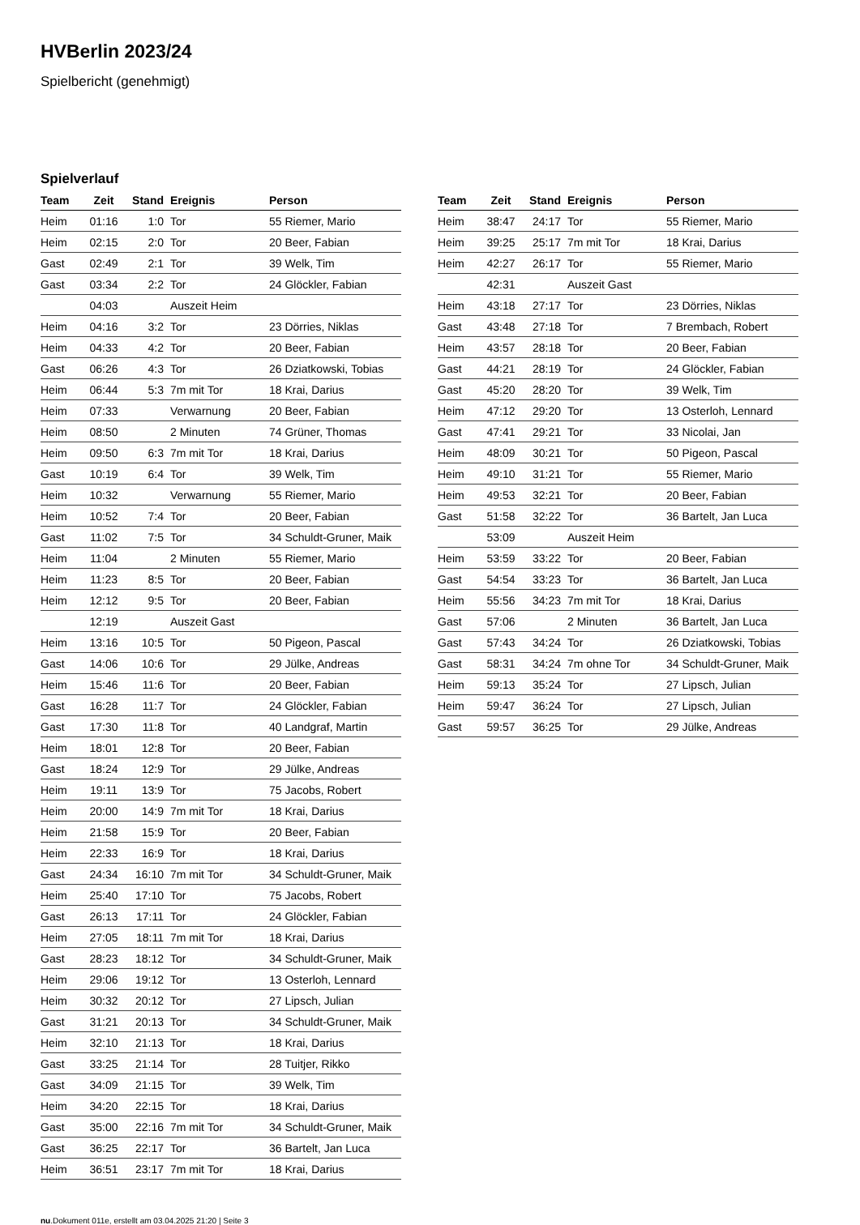HVBerlin 2023/24
Spielbericht (genehmigt)
Spielverlauf
| Team | Zeit | Stand | Ereignis | Person |
| --- | --- | --- | --- | --- |
| Heim | 01:16 | 1:0 | Tor | 55 Riemer, Mario |
| Heim | 02:15 | 2:0 | Tor | 20 Beer, Fabian |
| Gast | 02:49 | 2:1 | Tor | 39 Welk, Tim |
| Gast | 03:34 | 2:2 | Tor | 24 Glöckler, Fabian |
| | 04:03 | | Auszeit Heim | |
| Heim | 04:16 | 3:2 | Tor | 23 Dörries, Niklas |
| Heim | 04:33 | 4:2 | Tor | 20 Beer, Fabian |
| Gast | 06:26 | 4:3 | Tor | 26 Dziatkowski, Tobias |
| Heim | 06:44 | 5:3 | 7m mit Tor | 18 Krai, Darius |
| Heim | 07:33 | | Verwarnung | 20 Beer, Fabian |
| Heim | 08:50 | | 2 Minuten | 74 Grüner, Thomas |
| Heim | 09:50 | 6:3 | 7m mit Tor | 18 Krai, Darius |
| Gast | 10:19 | 6:4 | Tor | 39 Welk, Tim |
| Heim | 10:32 | | Verwarnung | 55 Riemer, Mario |
| Heim | 10:52 | 7:4 | Tor | 20 Beer, Fabian |
| Gast | 11:02 | 7:5 | Tor | 34 Schuldt-Gruner, Maik |
| Heim | 11:04 | | 2 Minuten | 55 Riemer, Mario |
| Heim | 11:23 | 8:5 | Tor | 20 Beer, Fabian |
| Heim | 12:12 | 9:5 | Tor | 20 Beer, Fabian |
| | 12:19 | | Auszeit Gast | |
| Heim | 13:16 | 10:5 | Tor | 50 Pigeon, Pascal |
| Gast | 14:06 | 10:6 | Tor | 29 Jülke, Andreas |
| Heim | 15:46 | 11:6 | Tor | 20 Beer, Fabian |
| Gast | 16:28 | 11:7 | Tor | 24 Glöckler, Fabian |
| Gast | 17:30 | 11:8 | Tor | 40 Landgraf, Martin |
| Heim | 18:01 | 12:8 | Tor | 20 Beer, Fabian |
| Gast | 18:24 | 12:9 | Tor | 29 Jülke, Andreas |
| Heim | 19:11 | 13:9 | Tor | 75 Jacobs, Robert |
| Heim | 20:00 | 14:9 | 7m mit Tor | 18 Krai, Darius |
| Heim | 21:58 | 15:9 | Tor | 20 Beer, Fabian |
| Heim | 22:33 | 16:9 | Tor | 18 Krai, Darius |
| Gast | 24:34 | 16:10 | 7m mit Tor | 34 Schuldt-Gruner, Maik |
| Heim | 25:40 | 17:10 | Tor | 75 Jacobs, Robert |
| Gast | 26:13 | 17:11 | Tor | 24 Glöckler, Fabian |
| Heim | 27:05 | 18:11 | 7m mit Tor | 18 Krai, Darius |
| Gast | 28:23 | 18:12 | Tor | 34 Schuldt-Gruner, Maik |
| Heim | 29:06 | 19:12 | Tor | 13 Osterloh, Lennard |
| Heim | 30:32 | 20:12 | Tor | 27 Lipsch, Julian |
| Gast | 31:21 | 20:13 | Tor | 34 Schuldt-Gruner, Maik |
| Heim | 32:10 | 21:13 | Tor | 18 Krai, Darius |
| Gast | 33:25 | 21:14 | Tor | 28 Tuitjer, Rikko |
| Gast | 34:09 | 21:15 | Tor | 39 Welk, Tim |
| Heim | 34:20 | 22:15 | Tor | 18 Krai, Darius |
| Gast | 35:00 | 22:16 | 7m mit Tor | 34 Schuldt-Gruner, Maik |
| Gast | 36:25 | 22:17 | Tor | 36 Bartelt, Jan Luca |
| Heim | 36:51 | 23:17 | 7m mit Tor | 18 Krai, Darius |
| Team | Zeit | Stand | Ereignis | Person |
| --- | --- | --- | --- | --- |
| Heim | 38:47 | 24:17 | Tor | 55 Riemer, Mario |
| Heim | 39:25 | 25:17 | 7m mit Tor | 18 Krai, Darius |
| Heim | 42:27 | 26:17 | Tor | 55 Riemer, Mario |
| | 42:31 | | Auszeit Gast | |
| Heim | 43:18 | 27:17 | Tor | 23 Dörries, Niklas |
| Gast | 43:48 | 27:18 | Tor | 7 Brembach, Robert |
| Heim | 43:57 | 28:18 | Tor | 20 Beer, Fabian |
| Gast | 44:21 | 28:19 | Tor | 24 Glöckler, Fabian |
| Gast | 45:20 | 28:20 | Tor | 39 Welk, Tim |
| Heim | 47:12 | 29:20 | Tor | 13 Osterloh, Lennard |
| Gast | 47:41 | 29:21 | Tor | 33 Nicolai, Jan |
| Heim | 48:09 | 30:21 | Tor | 50 Pigeon, Pascal |
| Heim | 49:10 | 31:21 | Tor | 55 Riemer, Mario |
| Heim | 49:53 | 32:21 | Tor | 20 Beer, Fabian |
| Gast | 51:58 | 32:22 | Tor | 36 Bartelt, Jan Luca |
| | 53:09 | | Auszeit Heim | |
| Heim | 53:59 | 33:22 | Tor | 20 Beer, Fabian |
| Gast | 54:54 | 33:23 | Tor | 36 Bartelt, Jan Luca |
| Heim | 55:56 | 34:23 | 7m mit Tor | 18 Krai, Darius |
| Gast | 57:06 | | 2 Minuten | 36 Bartelt, Jan Luca |
| Gast | 57:43 | 34:24 | Tor | 26 Dziatkowski, Tobias |
| Gast | 58:31 | 34:24 | 7m ohne Tor | 34 Schuldt-Gruner, Maik |
| Heim | 59:13 | 35:24 | Tor | 27 Lipsch, Julian |
| Heim | 59:47 | 36:24 | Tor | 27 Lipsch, Julian |
| Gast | 59:57 | 36:25 | Tor | 29 Jülke, Andreas |
nu.Dokument 011e, erstellt am 03.04.2025 21:20 | Seite 3